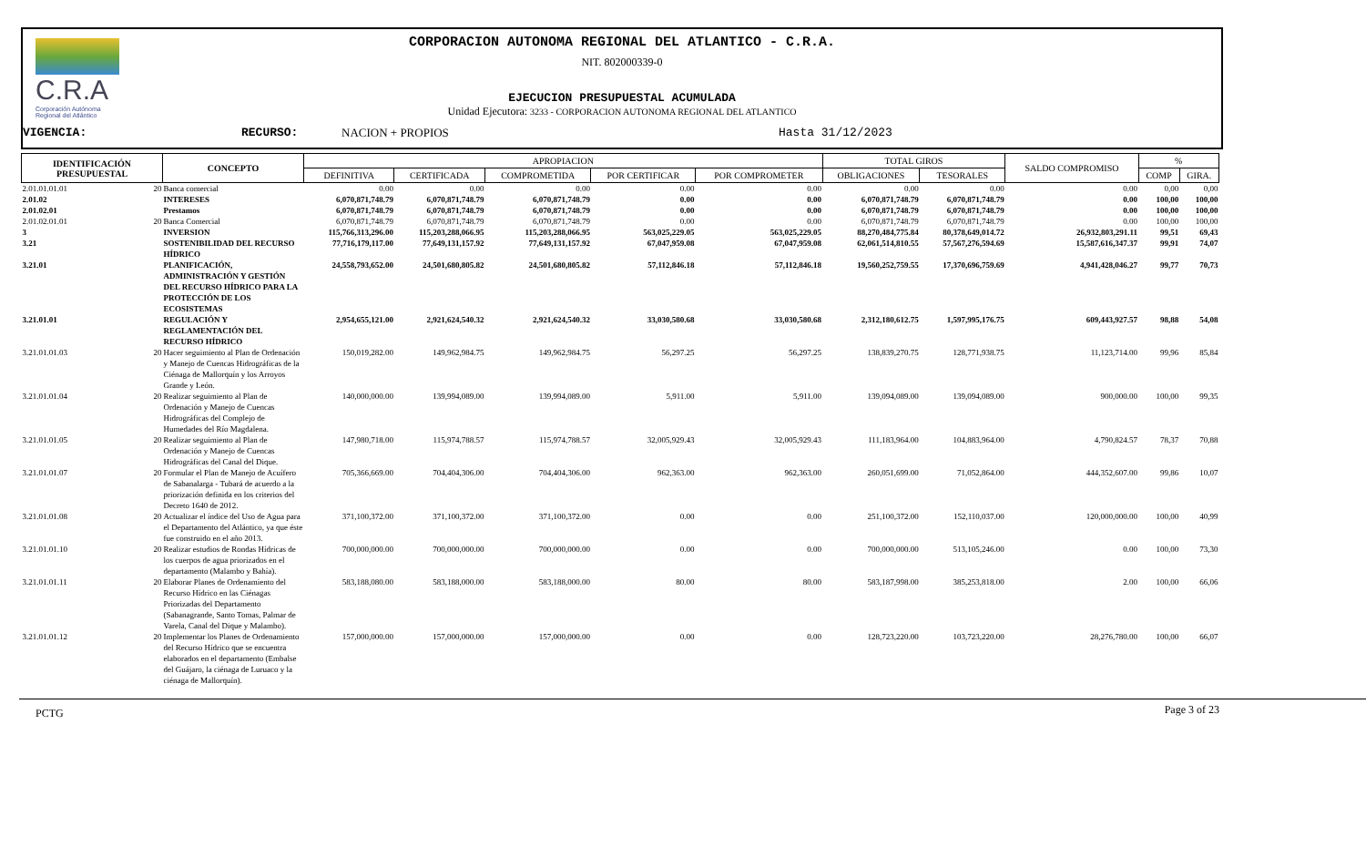C.R.A
Corporación Autónoma Regional del Atlántico
CORPORACION AUTONOMA REGIONAL DEL ATLANTICO - C.R.A.
NIT. 802000339-0
EJECUCION PRESUPUESTAL ACUMULADA
Unidad Ejecutora: 3233 - CORPORACION AUTONOMA REGIONAL DEL ATLANTICO
VIGENCIA: RECURSO: NACION + PROPIOS Hasta 31/12/2023
| IDENTIFICACIÓN PRESUPUESTAL | CONCEPTO | APROPIACION | | | | | TOTAL GIROS | | SALDO COMPROMISO | % | |
| --- | --- | --- | --- | --- | --- | --- | --- | --- | --- | --- | --- |
| | | DEFINITIVA | CERTIFICADA | COMPROMETIDA | POR CERTIFICAR | POR COMPROMETER | OBLIGACIONES | TESORALES | | COMP | GIRA. |
| 2.01.01.01.01 20 | Banca comercial | 0.00 | 0.00 | 0.00 | 0.00 | 0.00 | 0.00 | 0.00 | 0.00 | 0,00 | 0,00 |
| 2.01.02 | INTERESES | 6,070,871,748.79 | 6,070,871,748.79 | 6,070,871,748.79 | 0.00 | 0.00 | 6,070,871,748.79 | 6,070,871,748.79 | 0.00 | 100,00 | 100,00 |
| 2.01.02.01 | Prestamos | 6,070,871,748.79 | 6,070,871,748.79 | 6,070,871,748.79 | 0.00 | 0.00 | 6,070,871,748.79 | 6,070,871,748.79 | 0.00 | 100,00 | 100,00 |
| 2.01.02.01.01 20 | Banca Comercial | 6,070,871,748.79 | 6,070,871,748.79 | 6,070,871,748.79 | 0.00 | 0.00 | 6,070,871,748.79 | 6,070,871,748.79 | 0.00 | 100,00 | 100,00 |
| 3 | INVERSION | 115,766,313,296.00 | 115,203,288,066.95 | 115,203,288,066.95 | 563,025,229.05 | 563,025,229.05 | 88,270,484,775.84 | 80,378,649,014.72 | 26,932,803,291.11 | 99,51 | 69,43 |
| 3.21 | SOSTENIBILIDAD DEL RECURSO HÍDRICO | 77,716,179,117.00 | 77,649,131,157.92 | 77,649,131,157.92 | 67,047,959.08 | 67,047,959.08 | 62,061,514,810.55 | 57,567,276,594.69 | 15,587,616,347.37 | 99,91 | 74,07 |
| 3.21.01 | PLANIFICACIÓN, ADMINISTRACIÓN Y GESTIÓN DEL RECURSO HÍDRICO PARA LA PROTECCIÓN DE LOS ECOSISTEMAS | 24,558,793,652.00 | 24,501,680,805.82 | 24,501,680,805.82 | 57,112,846.18 | 57,112,846.18 | 19,560,252,759.55 | 17,370,696,759.69 | 4,941,428,046.27 | 99,77 | 70,73 |
| 3.21.01.01 | REGULACIÓN Y REGLAMENTACIÓN DEL RECURSO HÍDRICO | 2,954,655,121.00 | 2,921,624,540.32 | 2,921,624,540.32 | 33,030,580.68 | 33,030,580.68 | 2,312,180,612.75 | 1,597,995,176.75 | 609,443,927.57 | 98,88 | 54,08 |
| 3.21.01.01.03 20 | Hacer seguimiento al Plan de Ordenación y Manejo de Cuencas Hidrográficas de la Ciénaga de Mallorquín y los Arroyos Grande y León. | 150,019,282.00 | 149,962,984.75 | 149,962,984.75 | 56,297.25 | 56,297.25 | 138,839,270.75 | 128,771,938.75 | 11,123,714.00 | 99,96 | 85,84 |
| 3.21.01.01.04 20 | Realizar seguimiento al Plan de Ordenación y Manejo de Cuencas Hidrográficas del Complejo de Humedades del Río Magdalena. | 140,000,000.00 | 139,994,089.00 | 139,994,089.00 | 5,911.00 | 5,911.00 | 139,094,089.00 | 139,094,089.00 | 900,000.00 | 100,00 | 99,35 |
| 3.21.01.01.05 20 | Realizar seguimiento al Plan de Ordenación y Manejo de Cuencas Hidrográficas del Canal del Dique. | 147,980,718.00 | 115,974,788.57 | 115,974,788.57 | 32,005,929.43 | 32,005,929.43 | 111,183,964.00 | 104,883,964.00 | 4,790,824.57 | 78,37 | 70,88 |
| 3.21.01.01.07 20 | Formular el Plan de Manejo de Acuífero de Sabanalarga - Tubará de acuerdo a la priorización definida en los criterios del Decreto 1640 de 2012. | 705,366,669.00 | 704,404,306.00 | 704,404,306.00 | 962,363.00 | 962,363.00 | 260,051,699.00 | 71,052,864.00 | 444,352,607.00 | 99,86 | 10,07 |
| 3.21.01.01.08 20 | Actualizar el índice del Uso de Agua para el Departamento del Atlántico, ya que éste fue construido en el año 2013. | 371,100,372.00 | 371,100,372.00 | 371,100,372.00 | 0.00 | 0.00 | 251,100,372.00 | 152,110,037.00 | 120,000,000.00 | 100,00 | 40,99 |
| 3.21.01.01.10 20 | Realizar estudios de Rondas Hídricas de los cuerpos de agua priorizados en el departamento (Malambo y Bahía). | 700,000,000.00 | 700,000,000.00 | 700,000,000.00 | 0.00 | 0.00 | 700,000,000.00 | 513,105,246.00 | 0.00 | 100,00 | 73,30 |
| 3.21.01.01.11 20 | Elaborar Planes de Ordenamiento del Recurso Hídrico en las Ciénagas Priorizadas del Departamento (Sabanagrande, Santo Tomas, Palmar de Varela, Canal del Dique y Malambo). | 583,188,080.00 | 583,188,000.00 | 583,188,000.00 | 80.00 | 80.00 | 583,187,998.00 | 385,253,818.00 | 2.00 | 100,00 | 66,06 |
| 3.21.01.01.12 20 | Implementar los Planes de Ordenamiento del Recurso Hídrico que se encuentra elaborados en el departamento (Embalse del Guájaro, la ciénaga de Luruaco y la ciénaga de Mallorquín). | 157,000,000.00 | 157,000,000.00 | 157,000,000.00 | 0.00 | 0.00 | 128,723,220.00 | 103,723,220.00 | 28,276,780.00 | 100,00 | 66,07 |
PCTG Page 3 of 23